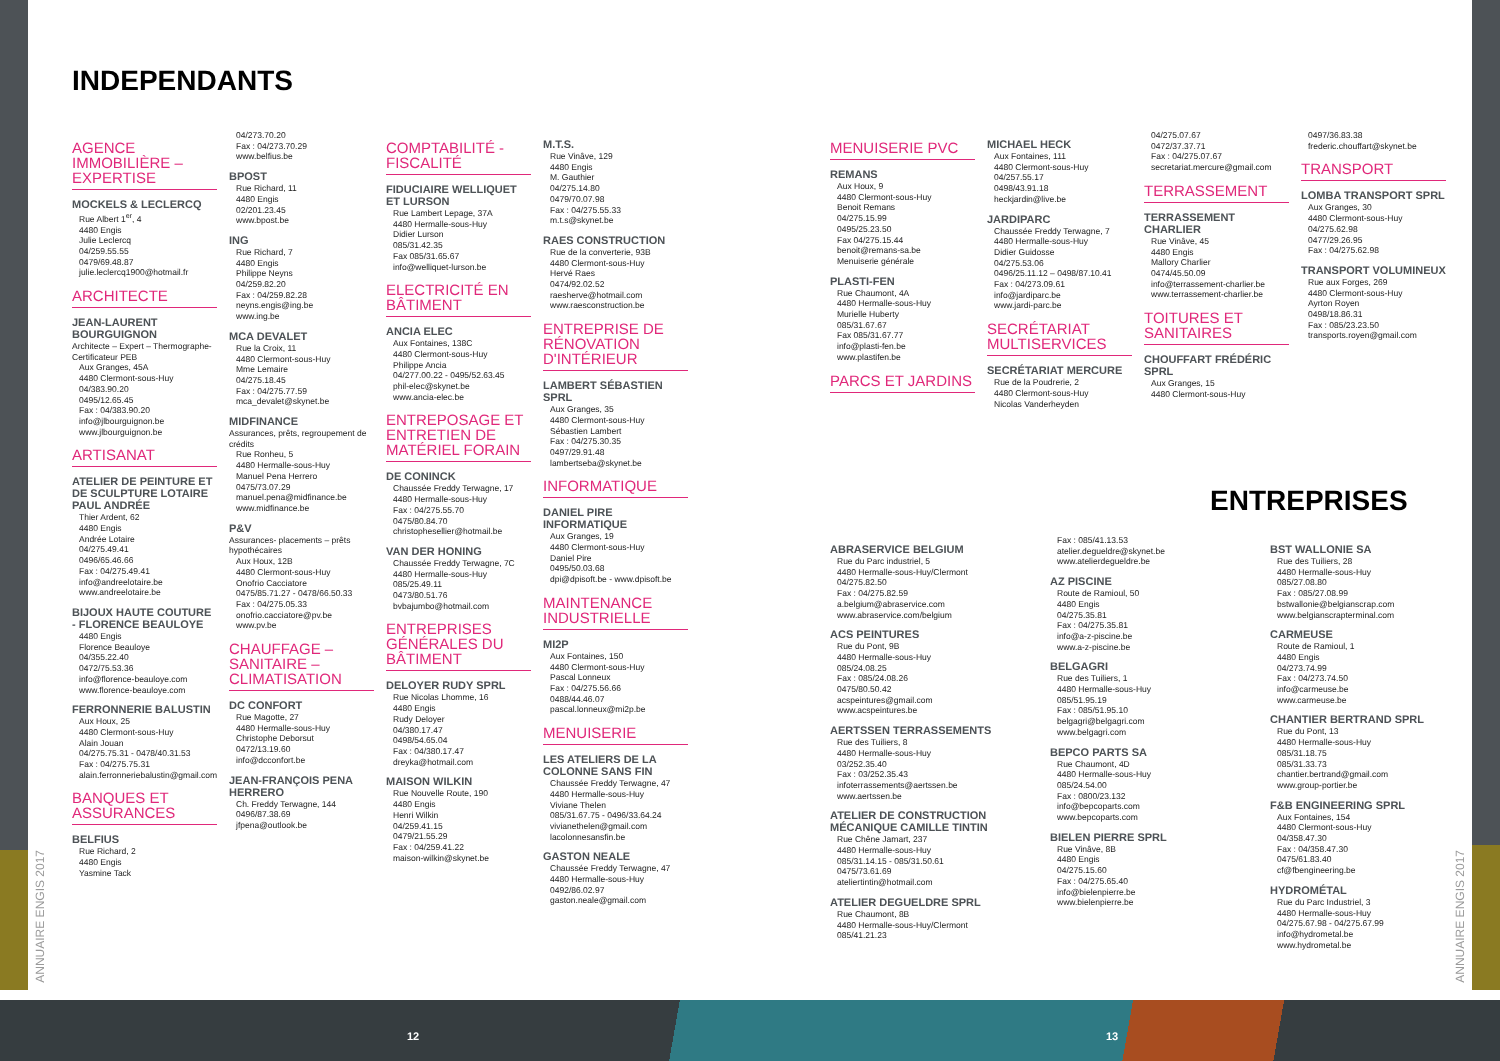INDEPENDANTS
AGENCE IMMOBILIÈRE – EXPERTISE
MOCKELS & LECLERCQ
Rue Albert 1<sup>er</sup>, 4
4480 Engis
Julie Leclercq
04/259.55.55
0479/69.48.87
julie.leclercq1900@hotmail.fr
ARCHITECTE
JEAN-LAURENT BOURGUIGNON
Architecte – Expert – Thermographe- Certificateur PEB
Aux Granges, 45A
4480 Clermont-sous-Huy
04/383.90.20
0495/12.65.45
Fax : 04/383.90.20
info@jlbourguignon.be
www.jlbourguignon.be
ARTISANAT
ATELIER DE PEINTURE ET DE SCULPTURE LOTAIRE PAUL ANDRÉE
Thier Ardent, 62
4480 Engis
Andrée Lotaire
04/275.49.41
0496/65.46.66
Fax : 04/275.49.41
info@andreelotaire.be
www.andreelotaire.be
BIJOUX HAUTE COUTURE - FLORENCE BEAULOYE
4480 Engis
Florence Beauloye
04/355.22.40
0472/75.53.36
info@florence-beauloye.com
www.florence-beauloye.com
FERRONNERIE BALUSTIN
Aux Houx, 25
4480 Clermont-sous-Huy
Alain Jouan
04/275.75.31 - 0478/40.31.53
Fax : 04/275.75.31
alain.ferronneriebalustin@gmail.com
BANQUES ET ASSURANCES
BELFIUS
Rue Richard, 2
4480 Engis
Yasmine Tack
04/273.70.20
Fax : 04/273.70.29
www.belfius.be
BPOST
Rue Richard, 11
4480 Engis
02/201.23.45
www.bpost.be
ING
Rue Richard, 7
4480 Engis
Philippe Neyns
04/259.82.20
Fax : 04/259.82.28
neyns.engis@ing.be
www.ing.be
MCA DEVALET
Rue la Croix, 11
4480 Clermont-sous-Huy
Mme Lemaire
04/275.18.45
Fax : 04/275.77.59
mca_devalet@skynet.be
MIDFINANCE
Assurances, prêts, regroupement de crédits
Rue Ronheu, 5
4480 Hermalle-sous-Huy
Manuel Pena Herrero
0475/73.07.29
manuel.pena@midfinance.be
www.midfinance.be
P&V
Assurances- placements – prêts hypothécaires
Aux Houx, 12B
4480 Clermont-sous-Huy
Onofrio Cacciatore
0475/85.71.27 - 0478/66.50.33
Fax : 04/275.05.33
onofrio.cacciatore@pv.be
www.pv.be
CHAUFFAGE – SANITAIRE – CLIMATISATION
DC CONFORT
Rue Magotte, 27
4480 Hermalle-sous-Huy
Christophe Deborsut
0472/13.19.60
info@dcconfort.be
JEAN-FRANÇOIS PENA HERRERO
Ch. Freddy Terwagne, 144
0496/87.38.69
jfpena@outlook.be
COMPTABILITÉ - FISCALITÉ
FIDUCIAIRE WELLIQUET ET LURSON
Rue Lambert Lepage, 37A
4480 Hermalle-sous-Huy
Didier Lurson
085/31.42.35
Fax 085/31.65.67
info@welliquet-lurson.be
ELECTRICITÉ EN BÂTIMENT
ANCIA ELEC
Aux Fontaines, 138C
4480 Clermont-sous-Huy
Philippe Ancia
04/277.00.22 - 0495/52.63.45
phil-elec@skynet.be
www.ancia-elec.be
ENTREPOSAGE ET ENTRETIEN DE MATÉRIEL FORAIN
DE CONINCK
Chaussée Freddy Terwagne, 17
4480 Hermalle-sous-Huy
Fax : 04/275.55.70
0475/80.84.70
christophesellier@hotmail.be
VAN DER HONING
Chaussée Freddy Terwagne, 7C
4480 Hermalle-sous-Huy
085/25.49.11
0473/80.51.76
bvbajumbo@hotmail.com
ENTREPRISES GÉNÉRALES DU BÂTIMENT
DELOYER RUDY SPRL
Rue Nicolas Lhomme, 16
4480 Engis
Rudy Deloyer
04/380.17.47
0498/54.65.04
Fax : 04/380.17.47
dreyka@hotmail.com
MAISON WILKIN
Rue Nouvelle Route, 190
4480 Engis
Henri Wilkin
04/259.41.15
0479/21.55.29
Fax : 04/259.41.22
maison-wilkin@skynet.be
M.T.S.
Rue Vinâve, 129
4480 Engis
M. Gauthier
04/275.14.80
0479/70.07.98
Fax : 04/275.55.33
m.t.s@skynet.be
RAES CONSTRUCTION
Rue de la converterie, 93B
4480 Clermont-sous-Huy
Hervé Raes
0474/92.02.52
raesherve@hotmail.com
www.raesconstruction.be
ENTREPRISE DE RÉNOVATION D'INTÉRIEUR
LAMBERT SÉBASTIEN SPRL
Aux Granges, 35
4480 Clermont-sous-Huy
Sébastien Lambert
Fax : 04/275.30.35
0497/29.91.48
lambertseba@skynet.be
INFORMATIQUE
DANIEL PIRE INFORMATIQUE
Aux Granges, 19
4480 Clermont-sous-Huy
Daniel Pire
0495/50.03.68
dpi@dpisoft.be - www.dpisoft.be
MAINTENANCE INDUSTRIELLE
MI2P
Aux Fontaines, 150
4480 Clermont-sous-Huy
Pascal Lonneux
Fax : 04/275.56.66
0488/44.46.07
pascal.lonneux@mi2p.be
MENUISERIE
LES ATELIERS DE LA COLONNE SANS FIN
Chaussée Freddy Terwagne, 47
4480 Hermalle-sous-Huy
Viviane Thelen
085/31.67.75 - 0496/33.64.24
vivianethelen@gmail.com
lacolonnesansfin.be
GASTON NEALE
Chaussée Freddy Terwagne, 47
4480 Hermalle-sous-Huy
0492/86.02.97
gaston.neale@gmail.com
MENUISERIE PVC
REMANS
Aux Houx, 9
4480 Clermont-sous-Huy
Benoit Remans
04/275.15.99
0495/25.23.50
Fax 04/275.15.44
benoit@remans-sa.be
Menuiserie générale
PLASTI-FEN
Rue Chaumont, 4A
4480 Hermalle-sous-Huy
Murielle Huberty
085/31.67.67
Fax 085/31.67.77
info@plasti-fen.be
www.plastifen.be
PARCS ET JARDINS
MICHAEL HECK
Aux Fontaines, 111
4480 Clermont-sous-Huy
04/257.55.17
0498/43.91.18
heckjardin@live.be
JARDIPARC
Chaussée Freddy Terwagne, 7
4480 Hermalle-sous-Huy
Didier Guidosse
04/275.53.06
0496/25.11.12 – 0498/87.10.41
Fax : 04/273.09.61
info@jardiparc.be
www.jardi-parc.be
SECRÉTARIAT MULTISERVICES
SECRÉTARIAT MERCURE
Rue de la Poudrerie, 2
4480 Clermont-sous-Huy
Nicolas Vanderheyden
04/275.07.67
0472/37.37.71
Fax : 04/275.07.67
secretariat.mercure@gmail.com
TERRASSEMENT
TERRASSEMENT CHARLIER
Rue Vinâve, 45
4480 Engis
Mallory Charlier
0474/45.50.09
info@terrassement-charlier.be
www.terrassement-charlier.be
TOITURES ET SANITAIRES
CHOUFFART FRÉDÉRIC SPRL
Aux Granges, 15
4480 Clermont-sous-Huy
0497/36.83.38
frederic.chouffart@skynet.be
TRANSPORT
LOMBA TRANSPORT SPRL
Aux Granges, 30
4480 Clermont-sous-Huy
04/275.62.98
0477/29.26.95
Fax : 04/275.62.98
TRANSPORT VOLUMINEUX
Rue aux Forges, 269
4480 Clermont-sous-Huy
Ayrton Royen
0498/18.86.31
Fax : 085/23.23.50
transports.royen@gmail.com
ENTREPRISES
ABRASERVICE BELGIUM
Rue du Parc industriel, 5
4480 Hermalle-sous-Huy/Clermont
04/275.82.50
Fax : 04/275.82.59
a.belgium@abraservice.com
www.abraservice.com/belgium
ACS PEINTURES
Rue du Pont, 9B
4480 Hermalle-sous-Huy
085/24.08.25
Fax : 085/24.08.26
0475/80.50.42
acspeintures@gmail.com
www.acspeintures.be
AERTSSEN TERRASSEMENTS
Rue des Tuiliers, 8
4480 Hermalle-sous-Huy
03/252.35.40
Fax : 03/252.35.43
infoterrassements@aertssen.be
www.aertssen.be
ATELIER DE CONSTRUCTION MÉCANIQUE CAMILLE TINTIN
Rue Chêne Jamart, 237
4480 Hermalle-sous-Huy
085/31.14.15 - 085/31.50.61
0475/73.61.69
ateliertintin@hotmail.com
ATELIER DEGUELDRE SPRL
Rue Chaumont, 8B
4480 Hermalle-sous-Huy/Clermont
085/41.21.23
Fax : 085/41.13.53
atelier.degueldre@skynet.be
www.atelierdegueldre.be
AZ PISCINE
Route de Ramioul, 50
4480 Engis
04/275.35.81
Fax : 04/275.35.81
info@a-z-piscine.be
www.a-z-piscine.be
BELGAGRI
Rue des Tuiliers, 1
4480 Hermalle-sous-Huy
085/51.95.19
Fax : 085/51.95.10
belgagri@belgagri.com
www.belgagri.com
BEPCO PARTS SA
Rue Chaumont, 4D
4480 Hermalle-sous-Huy
085/24.54.00
Fax : 0800/23.132
info@bepcoparts.com
www.bepcoparts.com
BIELEN PIERRE SPRL
Rue Vinâve, 8B
4480 Engis
04/275.15.60
Fax : 04/275.65.40
info@bielenpierre.be
www.bielenpierre.be
BST WALLONIE SA
Rue des Tuiliers, 28
4480 Hermalle-sous-Huy
085/27.08.80
Fax : 085/27.08.99
bstwallonie@belgianscrap.com
www.belgianscrapterminal.com
CARMEUSE
Route de Ramioul, 1
4480 Engis
04/273.74.99
Fax : 04/273.74.50
info@carmeuse.be
www.carmeuse.be
CHANTIER BERTRAND SPRL
Rue du Pont, 13
4480 Hermalle-sous-Huy
085/31.18.75
085/31.33.73
chantier.bertrand@gmail.com
www.group-portier.be
F&B ENGINEERING SPRL
Aux Fontaines, 154
4480 Clermont-sous-Huy
04/358.47.30
Fax : 04/358.47.30
0475/61.83.40
cf@fbengineering.be
HYDROMÉTAL
Rue du Parc Industriel, 3
4480 Hermalle-sous-Huy
04/275.67.98 - 04/275.67.99
info@hydrometal.be
www.hydrometal.be
ANNUAIRE ENGIS 2017
ANNUAIRE ENGIS 2017
12 13